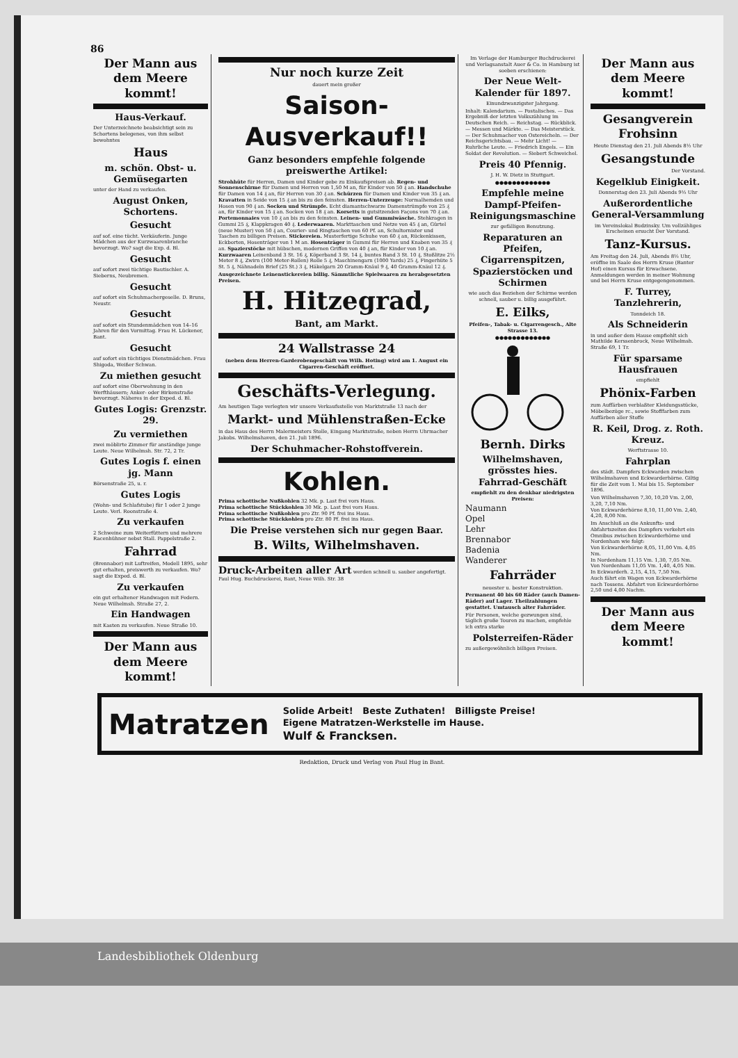86
Der Mann aus dem Meere kommt!
Haus-Verkauf.
Der Unterzeichnete beabsichtigt sein zu Schortens belegenes, von ihm selbst bewohntes
Haus
m. schön. Obst- u. Gemüsegarten
unter der Hand zu verkaufen.
August Onken, Schortens.
Gesucht
auf sof. eine tücht. Verkäuferin. Junge Mädchen aus der Kurzwaarenbranche bevorzugt. Wo? sagt die Exp. d. Bl.
Gesucht
auf sofort zwei tüchtige Bautischler. A. Sieberns, Neubremen.
Gesucht
auf sofort ein Schuhmachergeselle. D. Bruns, Neustr.
Gesucht
auf sofort ein Stundenmädchen von 14–16 Jahren für den Vormittag. Frau H. Lückener, Bant.
Gesucht
auf sofort ein tüchtiges Dienstmädchen. Frau Shigoda, Weißer Schwan.
Zu miethen gesucht
auf sofort eine Oberwohnung in den Werfthäusern; Anker- oder Birkenstraße bevorzugt. Näheres in der Exped. d. Bl.
Gutes Logis: Grenzstr. 29.
Zu vermiethen
zwei möblirte Zimmer für anständige junge Leute. Neue Wilhelmsh. Str. 72, 2 Tr.
Gutes Logis f. einen jg. Mann
Börsenstraße 25, u. r.
Gutes Logis
(Wohn- und Schlafstube) für 1 oder 2 junge Leute. Verl. Roonstraße 4.
Zu verkaufen
2 Schweine zum Weiterfüttern und mehrere Racenhühner nebst Stall. Pappelstraße 2.
Fahrrad
(Brennabor) mit Luftreifen, Modell 1895, sehr gut erhalten, preiswerth zu verkaufen. Wo? sagt die Exped. d. Bl.
Zu verkaufen
ein gut erhaltener Handwagen mit Federn. Neue Wilhelmsh. Straße 27, 2.
Ein Handwagen
mit Kasten zu verkaufen. Neue Straße 10.
Der Mann aus dem Meere kommt!
Nur noch kurze Zeit
dauert mein großer
Saison-Ausverkauf!!
Ganz besonders empfehle folgende preiswerthe Artikel:
Strohhüte für Herren, Damen und Kinder gebe zu Einkaufspreisen ab. Regen- und Sonnenschirme für Damen und Herren von 1,50 M an, für Kinder von 50 ₰ an. Handschuhe für Damen von 14 ₰ an, für Herren von 30 ₰ an. Schürzen für Damen und Kinder von 35 ₰ an. Kravatten in Seide von 15 ₰ an bis zu den feinsten. Herren-Unterzeuge: Normalhemden und Hosen von 90 ₰ an. Socken und Strümpfe. Echt diamantschwarze Damenstrümpfe von 25 ₰ an, für Kinder von 15 ₰ an. Socken von 18 ₰ an. Korsetts in gutsitzenden Façons von 70 ₰ an. Portemonnaies von 10 ₰ an bis zu den feinsten. Leinen- und Gummiwäsche. Stehkragen in Gummi 25 ₰, Klappkragen 40 ₰. Lederwaaren. Markttaschen und Netze von 45 ₰ an, Gürtel (neue Muster) von 50 ₰ an, Courier- und Ringtaschen von 60 Pf. an, Schultornister und Taschen zu billigen Preisen. Stickereien. Musterfertige Schuhe von 60 ₰ an, Rückenkissen, Eckborten, Hosenträger von 1 M an. Hosenträger in Gummi für Herren und Knaben von 35 ₰ an. Spazierstöcke mit hübschen, modernen Griffen von 40 ₰ an, für Kinder von 10 ₰ an. Kurzwaaren Leinenband 3 St. 16 ₰, Köperband 3 St. 14 ₰, buntes Band 3 St. 10 ₰, Stoßlitze 2½ Meter 8 ₰, Zwirn (100 Meter-Rollen) Rolle 5 ₰, Maschinengarn (1000 Yards) 25 ₰, Fingerhüte 5 St. 5 ₰, Nähnadeln Brief (25 St.) 3 ₰, Häkelgarn 20 Gramm-Knäul 9 ₰, 40 Gramm-Knäul 12 ₰.
Ausgezeichnete Leinenstickereien billig. Sämmtliche Spielwaaren zu herabgesetzten Preisen.
H. Hitzegrad,
Bant, am Markt.
24 Wallstrasse 24
(neben dem Herren-Garderobengeschäft von Wilh. Hoting) wird am 1. August ein Cigarren-Geschäft eröffnet.
Geschäfts-Verlegung.
Am heutigen Tage verlegten wir unsere Verkaufsstelle von Marktstraße 13 nach der
Markt- und Mühlenstraßen-Ecke
in das Haus des Herrn Malermeisters Stolle, Eingang Marktstraße, neben Herrn Uhrmacher Jakobs. Wilhelmshaven, den 21. Juli 1896.
Der Schuhmacher-Rohstoffverein.
Kohlen.
Prima schottische Nußkohlen 32 Mk. p. Last frei vors Haus.
Prima schottische Stückkohlen 30 Mk. p. Last frei vors Haus.
Prima schottische Nußkohlen pro Ztr. 90 Pf. frei ins Haus.
Prima schottische Stückkohlen pro Ztr. 80 Pf. frei ins Haus.
Die Preise verstehen sich nur gegen Baar.
B. Wilts, Wilhelmshaven.
Druck-Arbeiten aller Art werden schnell u. sauber angefertigt. Paul Hug. Buchdruckerei, Bant, Neue Wilh. Str. 38
Im Verlage der Hamburger Buchdruckerei und Verlagsanstalt Auer & Co. in Hamburg ist soeben erschienen:
Der Neue Welt-Kalender für 1897.
Einundzwanzigster Jahrgang.
Inhalt: Kalendarium. — Postalisches. — Das Ergebniß der letzten Volkszählung im Deutschen Reich. — Reichstag. — Rückblick. — Messen und Märkte. — Das Meisterstück. — Der Schuhmacher von Ostereicheln. — Der Reichsgerichtsbau. — Mehr Licht! — Ruhrliche Leute. — Friedrich Engels. — Ein Soldat der Revolution. — Siebert Schweichel.
Preis 40 Pfennig.
J. H. W. Dietz in Stuttgart.
●●●●●●●●●●●●●
Empfehle meine Dampf-Pfeifen-Reinigungsmaschine
zur gefälligen Benutzung.
Reparaturen an Pfeifen, Cigarrenspitzen, Spazierstöcken und Schirmen
wie auch das Beziehen der Schirme werden schnell, sauber u. billig ausgeführt.
E. Eilks,
Pfeifen-, Tabak- u. Cigarrengesch., Alte Strasse 13.
●●●●●●●●●●●●●
Bernh. Dirks
Wilhelmshaven, grösstes hies. Fahrrad-Geschäft
empfiehlt zu den denkbar niedrigsten Preisen:
Naumann
Opel
Lehr
Brennabor
Badenia
Wanderer
Fahrräder
neuester u. bester Konstruktion.
Permanent 40 bis 60 Räder (auch Damen-Räder) auf Lager. Theilzahlungen gestattet. Umtausch alter Fahrräder.
Für Personen, welche gezwungen sind, täglich große Touren zu machen, empfehle ich extra starke
Polsterreifen-Räder
zu außergewöhnlich billigen Preisen.
Der Mann aus dem Meere kommt!
Gesangverein Frohsinn
Heute Dienstag den 21. Juli Abends 8½ Uhr
Gesangstunde
Der Vorstand.
Kegelklub Einigkeit.
Donnerstag den 23. Juli Abends 9½ Uhr
Außerordentliche General-Versammlung
im Vereinslokal Budzinsky. Um vollzähliges Erscheinen ersucht Der Vorstand.
Tanz-Kursus.
Am Freitag den 24. Juli, Abends 8½ Uhr, eröffne im Saale des Herrn Kruse (Banter Hof) einen Kursus für Erwachsene. Anmeldungen werden in meiner Wohnung und bei Herrn Kruse entgegengenommen.
F. Turrey, Tanzlehrerin,
Tonndeich 18.
Als Schneiderin
in und außer dem Hause empfiehlt sich Mathilde Kerssenbrock, Neue Wilhelmsh. Straße 69, 1 Tr.
Für sparsame Hausfrauen
empfiehlt
Phönix-Farben
zum Auffärben verblaßter Kleidungsstücke, Möbelbezüge rc., sowie Stofffarben zum Auffärben aller Stoffe
R. Keil, Drog. z. Roth. Kreuz.
Werftstrasse 10.
Fahrplan
des städt. Dampfers Eckwarden zwischen Wilhelmshaven und Eckwarderhörne. Giltig für die Zeit vom 1. Mai bis 15. September 1896.
Von Wilhelmshaven 7,30, 10,20 Vm. 2,00, 3,20, 7,10 Nm.
Von Eckwarderhörne 8,10, 11,00 Vm. 2,40, 4,20, 8,00 Nm.
Im Anschluß an die Ankunfts- und Abfahrtszeiten des Dampfers verkehrt ein Omnibus zwischen Eckwarderhörne und Nordenham wie folgt:
Von Eckwarderhörne 8,05, 11,00 Vm. 4,05 Nm.
In Nordenham 11,15 Vm. 1,30, 7,05 Nm.
Von Nordenham 11,05 Vm. 1,40, 4,05 Nm.
In Eckwarderh. 2,15, 4,15, 7,50 Nm.
Auch fährt ein Wagen von Eckwarderhörne nach Tossens. Abfahrt von Eckwarderhörne 2,50 und 4,00 Nachm.
Der Mann aus dem Meere kommt!
Matratzen
Solide Arbeit! Beste Zuthaten! Billigste Preise!
Eigene Matratzen-Werkstelle im Hause.
Wulf & Francksen.
Redaktion, Druck und Verlag von Paul Hug in Bant.
Landesbibliothek Oldenburg